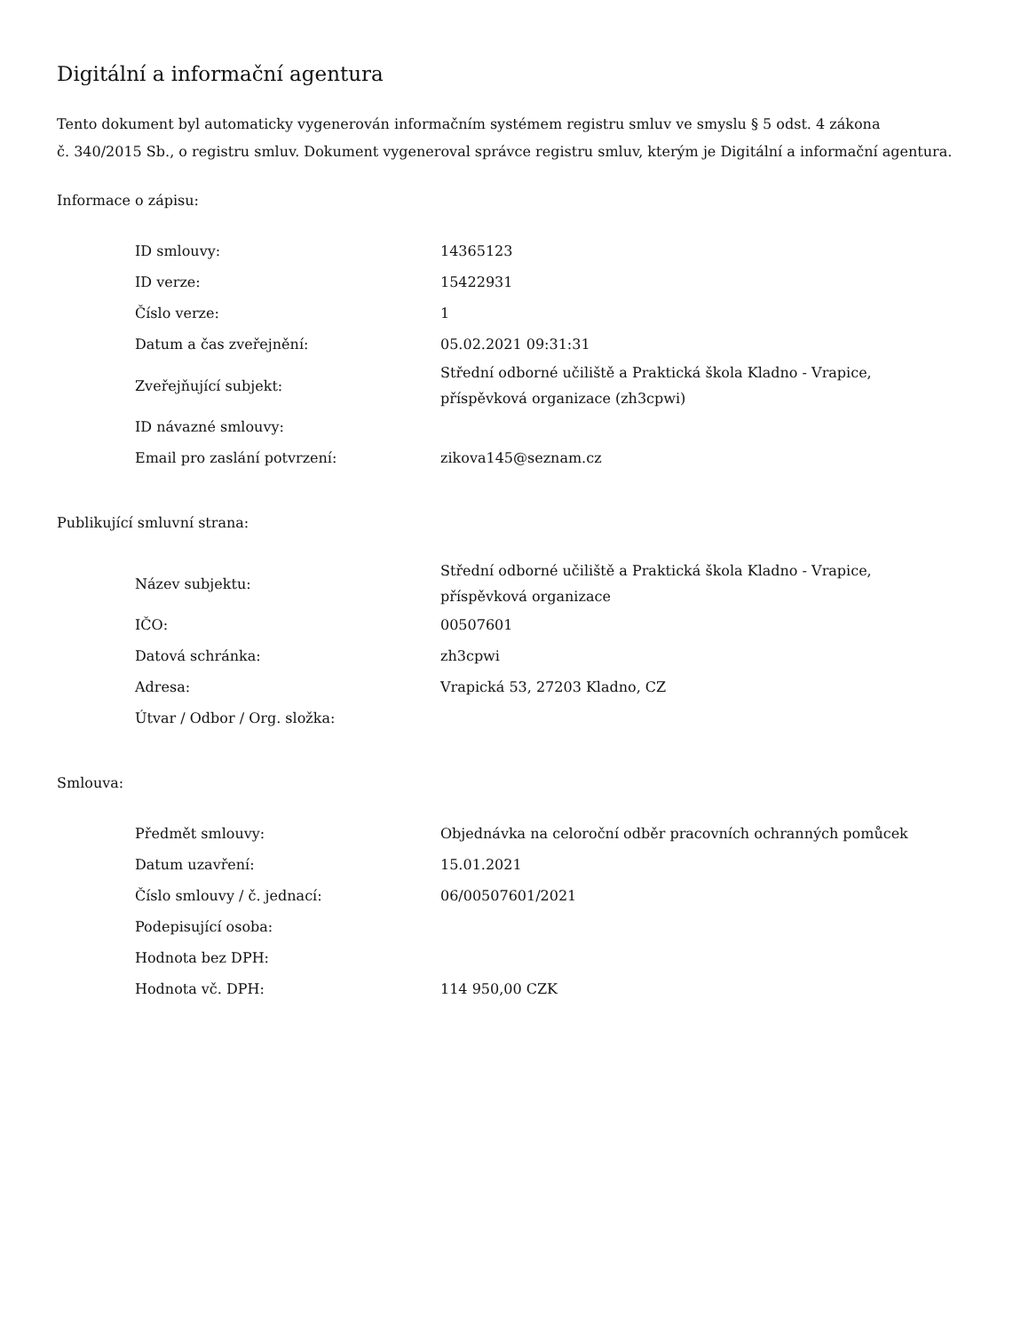Digitální a informační agentura
Tento dokument byl automaticky vygenerován informačním systémem registru smluv ve smyslu § 5 odst. 4 zákona
č. 340/2015 Sb., o registru smluv. Dokument vygeneroval správce registru smluv, kterým je Digitální a informační agentura.
Informace o zápisu:
| ID smlouvy: | 14365123 |
| ID verze: | 15422931 |
| Číslo verze: | 1 |
| Datum a čas zveřejnění: | 05.02.2021 09:31:31 |
| Zveřejňující subjekt: | Střední odborné učiliště a Praktická škola Kladno - Vrapice, příspěvková organizace (zh3cpwi) |
| ID návazné smlouvy: | |
| Email pro zaslání potvrzení: | zikova145@seznam.cz |
Publikující smluvní strana:
| Název subjektu: | Střední odborné učiliště a Praktická škola Kladno - Vrapice, příspěvková organizace |
| IČO: | 00507601 |
| Datová schránka: | zh3cpwi |
| Adresa: | Vrapická 53, 27203 Kladno, CZ |
| Útvar / Odbor / Org. složka: | |
Smlouva:
| Předmět smlouvy: | Objednávka na celoroční odběr pracovních ochranných pomůcek |
| Datum uzavření: | 15.01.2021 |
| Číslo smlouvy / č. jednací: | 06/00507601/2021 |
| Podepisující osoba: | |
| Hodnota bez DPH: | |
| Hodnota vč. DPH: | 114 950,00 CZK |